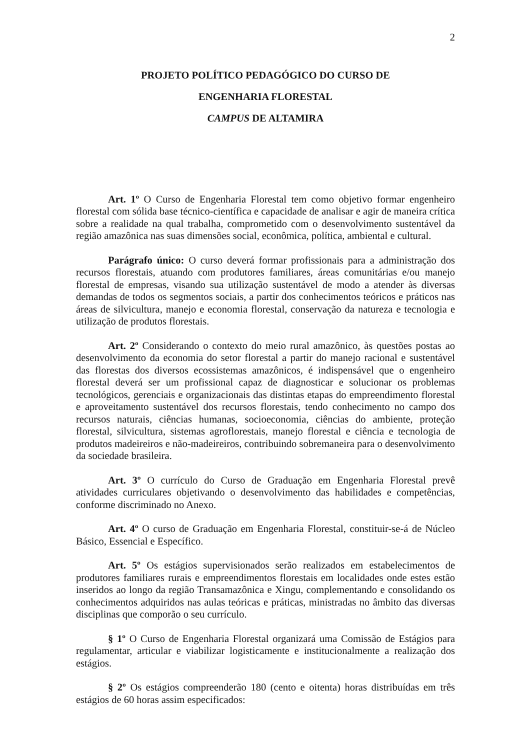2
PROJETO POLÍTICO PEDAGÓGICO DO CURSO DE
ENGENHARIA FLORESTAL
CAMPUS DE ALTAMIRA
Art. 1º O Curso de Engenharia Florestal tem como objetivo formar engenheiro florestal com sólida base técnico-científica e capacidade de analisar e agir de maneira crítica sobre a realidade na qual trabalha, comprometido com o desenvolvimento sustentável da região amazônica nas suas dimensões social, econômica, política, ambiental e cultural.
Parágrafo único: O curso deverá formar profissionais para a administração dos recursos florestais, atuando com produtores familiares, áreas comunitárias e/ou manejo florestal de empresas, visando sua utilização sustentável de modo a atender às diversas demandas de todos os segmentos sociais, a partir dos conhecimentos teóricos e práticos nas áreas de silvicultura, manejo e economia florestal, conservação da natureza e tecnologia e utilização de produtos florestais.
Art. 2º Considerando o contexto do meio rural amazônico, às questões postas ao desenvolvimento da economia do setor florestal a partir do manejo racional e sustentável das florestas dos diversos ecossistemas amazônicos, é indispensável que o engenheiro florestal deverá ser um profissional capaz de diagnosticar e solucionar os problemas tecnológicos, gerenciais e organizacionais das distintas etapas do empreendimento florestal e aproveitamento sustentável dos recursos florestais, tendo conhecimento no campo dos recursos naturais, ciências humanas, socioeconomia, ciências do ambiente, proteção florestal, silvicultura, sistemas agroflorestais, manejo florestal e ciência e tecnologia de produtos madeireiros e não-madeireiros, contribuindo sobremaneira para o desenvolvimento da sociedade brasileira.
Art. 3º O currículo do Curso de Graduação em Engenharia Florestal prevê atividades curriculares objetivando o desenvolvimento das habilidades e competências, conforme discriminado no Anexo.
Art. 4º O curso de Graduação em Engenharia Florestal, constituir-se-á de Núcleo Básico, Essencial e Específico.
Art. 5º Os estágios supervisionados serão realizados em estabelecimentos de produtores familiares rurais e empreendimentos florestais em localidades onde estes estão inseridos ao longo da região Transamazônica e Xingu, complementando e consolidando os conhecimentos adquiridos nas aulas teóricas e práticas, ministradas no âmbito das diversas disciplinas que comporão o seu currículo.
§ 1º O Curso de Engenharia Florestal organizará uma Comissão de Estágios para regulamentar, articular e viabilizar logisticamente e institucionalmente a realização dos estágios.
§ 2º Os estágios compreenderão 180 (cento e oitenta) horas distribuídas em três estágios de 60 horas assim especificados: